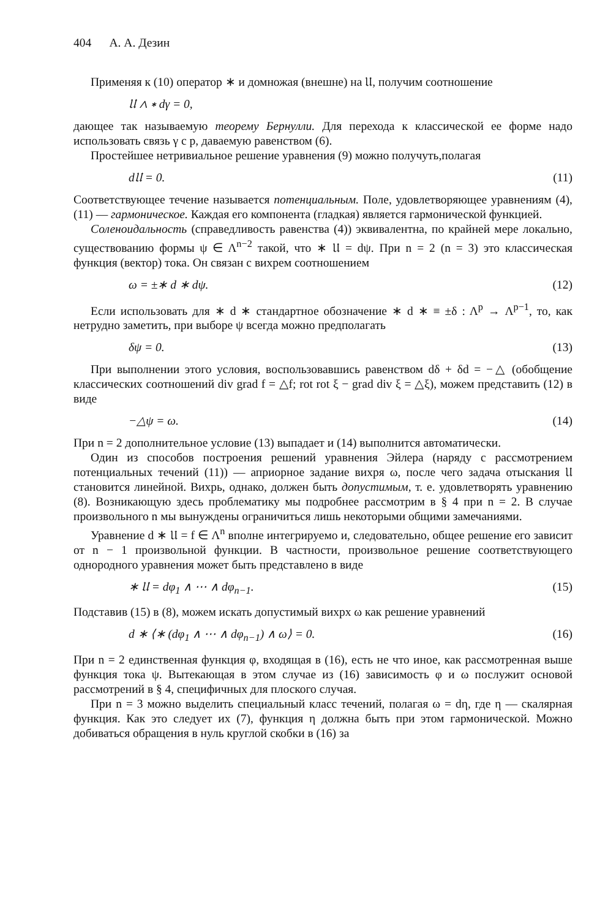404 А. А. Дезин
Применяя к (10) оператор ∗ и домножая (внешне) на 𝔘, получим соотношение
𝔘 ∧ ∗ dγ = 0,
дающее так называемую теорему Бернулли. Для перехода к классической ее форме надо использовать связь γ с p, даваемую равенством (6).
Простейшее нетривиальное решение уравнения (9) можно получуть,полагая
d𝔘 = 0. (11)
Соответствующее течение называется потенциальным. Поле, удовлетворяющее уравнениям (4), (11) — гармоническое. Каждая его компонента (гладкая) является гармонической функцией.
Соленоидальность (справедливость равенства (4)) эквивалентна, по крайней мере локально, существованию формы ψ ∈ Λ<sup>n−2</sup> такой, что ∗ 𝔘 = dψ. При n = 2 (n = 3) это классическая функция (вектор) тока. Он связан с вихрем соотношением
ω = ±∗ d ∗ dψ. (12)
Если использовать для ∗ d ∗ стандартное обозначение ∗ d ∗ ≡ ±δ : Λ<sup>p</sup> → Λ<sup>p−1</sup>, то, как нетрудно заметить, при выборе ψ всегда можно предполагать
δψ = 0. (13)
При выполнении этого условия, воспользовавшись равенством dδ + δd = −△ (обобщение классических соотношений div grad f = △f; rot rot ξ − grad div ξ = △ξ), можем представить (12) в виде
−△ψ = ω. (14)
При n = 2 дополнительное условие (13) выпадает и (14) выполнится автоматически.
Один из способов построения решений уравнения Эйлера (наряду с рассмотрением потенциальных течений (11)) — априорное задание вихря ω, после чего задача отыскания 𝔘 становится линейной. Вихрь, однако, должен быть допустимым, т. е. удовлетворять уравнению (8). Возникающую здесь проблематику мы подробнее рассмотрим в § 4 при n = 2. В случае произвольного n мы вынуждены ограничиться лишь некоторыми общими замечаниями.
Уравнение d ∗ 𝔘 = f ∈ Λ<sup>n</sup> вполне интегрируемо и, следовательно, общее решение его зависит от n − 1 произвольной функции. В частности, произвольное решение соответствующего однородного уравнения может быть представлено в виде
∗ 𝔘 = dφ<sub>1</sub> ∧ ⋯ ∧ dφ<sub>n−1</sub>. (15)
Подставив (15) в (8), можем искать допустимый вихрх ω как решение уравнений
d ∗ ⟨∗ (dφ<sub>1</sub> ∧ ⋯ ∧ dφ<sub>n−1</sub>) ∧ ω⟩ = 0. (16)
При n = 2 единственная функция φ, входящая в (16), есть не что иное, как рассмотренная выше функция тока ψ. Вытекающая в этом случае из (16) зависимость φ и ω послужит основой рассмотрений в § 4, специфичных для плоского случая.
При n = 3 можно выделить специальный класс течений, полагая ω = dη, где η — скалярная функция. Как это следует их (7), функция η должна быть при этом гармонической. Можно добиваться обращения в нуль круглой скобки в (16) за